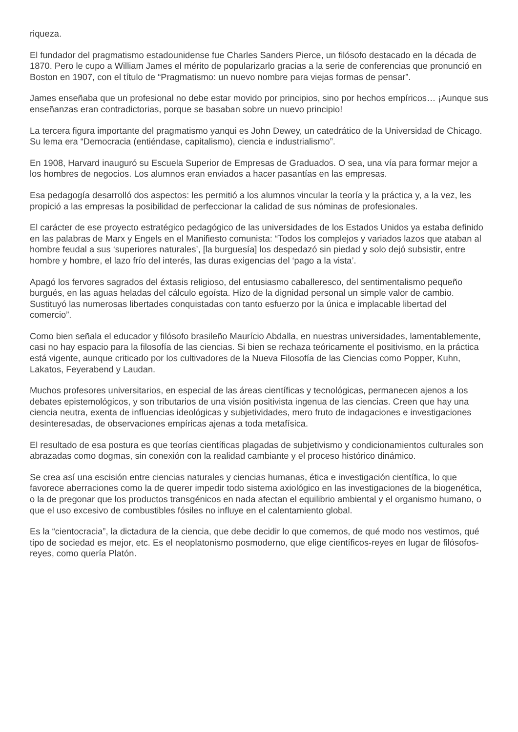riqueza.
El fundador del pragmatismo estadounidense fue Charles Sanders Pierce, un filósofo destacado en la década de 1870. Pero le cupo a William James el mérito de popularizarlo gracias a la serie de conferencias que pronunció en Boston en 1907, con el título de “Pragmatismo: un nuevo nombre para viejas formas de pensar”.
James enseñaba que un profesional no debe estar movido por principios, sino por hechos empíricos… ¡Aunque sus enseñanzas eran contradictorias, porque se basaban sobre un nuevo principio!
La tercera figura importante del pragmatismo yanqui es John Dewey, un catedrático de la Universidad de Chicago. Su lema era “Democracia (entiéndase, capitalismo), ciencia e industrialismo”.
En 1908, Harvard inauguró su Escuela Superior de Empresas de Graduados. O sea, una vía para formar mejor a los hombres de negocios. Los alumnos eran enviados a hacer pasantías en las empresas.
Esa pedagogía desarrolló dos aspectos: les permitió a los alumnos vincular la teoría y la práctica y, a la vez, les propició a las empresas la posibilidad de perfeccionar la calidad de sus nóminas de profesionales.
El carácter de ese proyecto estratégico pedagógico de las universidades de los Estados Unidos ya estaba definido en las palabras de Marx y Engels en el Manifiesto comunista: “Todos los complejos y variados lazos que ataban al hombre feudal a sus ‘superiores naturales’, [la burguesía] los despedazó sin piedad y solo dejó subsistir, entre hombre y hombre, el lazo frío del interés, las duras exigencias del ‘pago a la vista’.
Apagó los fervores sagrados del éxtasis religioso, del entusiasmo caballeresco, del sentimentalismo pequeño burgués, en las aguas heladas del cálculo egoísta. Hizo de la dignidad personal un simple valor de cambio. Sustituyó las numerosas libertades conquistadas con tanto esfuerzo por la única e implacable libertad del comercio”.
Como bien señala el educador y filósofo brasileño Maurício Abdalla, en nuestras universidades, lamentablemente, casi no hay espacio para la filosofía de las ciencias. Si bien se rechaza teóricamente el positivismo, en la práctica está vigente, aunque criticado por los cultivadores de la Nueva Filosofía de las Ciencias como Popper, Kuhn, Lakatos, Feyerabend y Laudan.
Muchos profesores universitarios, en especial de las áreas científicas y tecnológicas, permanecen ajenos a los debates epistemológicos, y son tributarios de una visión positivista ingenua de las ciencias. Creen que hay una ciencia neutra, exenta de influencias ideológicas y subjetividades, mero fruto de indagaciones e investigaciones desinteresadas, de observaciones empíricas ajenas a toda metafísica.
El resultado de esa postura es que teorías científicas plagadas de subjetivismo y condicionamientos culturales son abrazadas como dogmas, sin conexión con la realidad cambiante y el proceso histórico dinámico.
Se crea así una escisión entre ciencias naturales y ciencias humanas, ética e investigación científica, lo que favorece aberraciones como la de querer impedir todo sistema axiológico en las investigaciones de la biogenética, o la de pregonar que los productos transgénicos en nada afectan el equilibrio ambiental y el organismo humano, o que el uso excesivo de combustibles fósiles no influye en el calentamiento global.
Es la “cientocracia”, la dictadura de la ciencia, que debe decidir lo que comemos, de qué modo nos vestimos, qué tipo de sociedad es mejor, etc. Es el neoplatonismo posmoderno, que elige científicos-reyes en lugar de filósofos-reyes, como quería Platón.